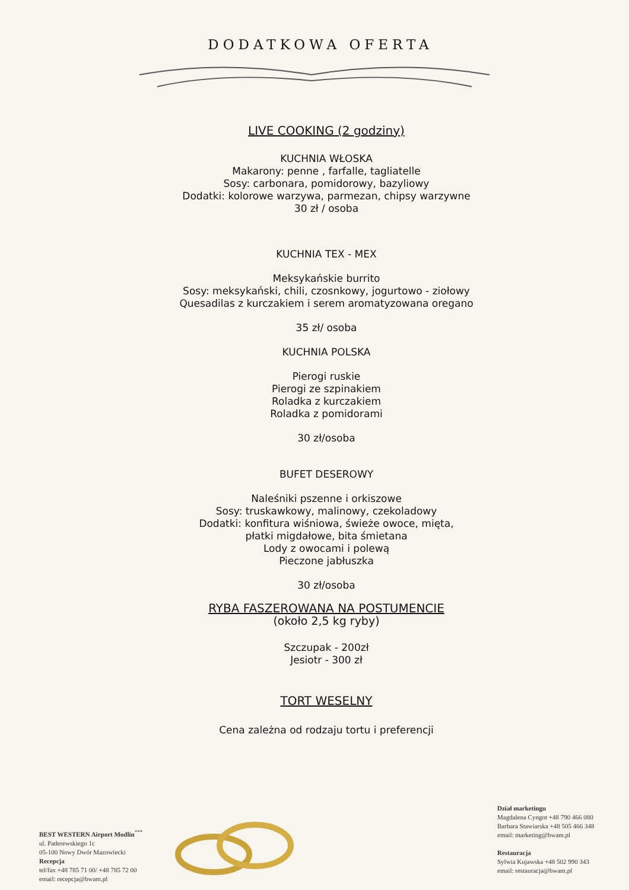DODATKOWA OFERTA
LIVE COOKING (2 godziny)
KUCHNIA WŁOSKA
Makarony: penne , farfalle, tagliatelle
Sosy: carbonara, pomidorowy, bazyliowy
Dodatki: kolorowe warzywa, parmezan, chipsy warzywne
30 zł / osoba
KUCHNIA TEX - MEX
Meksykańskie burrito
Sosy: meksykański, chili, czosnkowy, jogurtowo - ziołowy
Quesadilas z kurczakiem i serem aromatyzowana oregano
35 zł/ osoba
KUCHNIA POLSKA
Pierogi ruskie
Pierogi ze szpinakiem
Roladka z kurczakiem
Roladka z pomidorami
30 zł/osoba
BUFET DESEROWY
Naleśniki pszenne i orkiszowe
Sosy: truskawkowy, malinowy, czekoladowy
Dodatki: konfitura wiśniowa, świeże owoce, mięta,
płatki migdałowe, bita śmietana
Lody z owocami i polewą
Pieczone jabłuszka
30 zł/osoba
RYBA FASZEROWANA NA POSTUMENCIE
(około 2,5 kg ryby)
Szczupak - 200zł
Jesiotr - 300 zł
TORT WESELNY
Cena zależna od rodzaju tortu i preferencji
BEST WESTERN Airport Modlin<sup>***</sup>
ul. Paderewskiego 1c
05-100 Nowy Dwór Mazowiecki
Recepcja
tel/fax +48 785 71 00/ +48 785 72 00
email: recepcja@bwam.pl
Dział marketingu
Magdalena Cyngot +48 790 466 080
Barbara Stawiarska +48 505 466 348
email: marketing@bwam.pl
Restauracja
Sylwia Kujawska +48 502 990 343
email: restauracja@bwam.pl